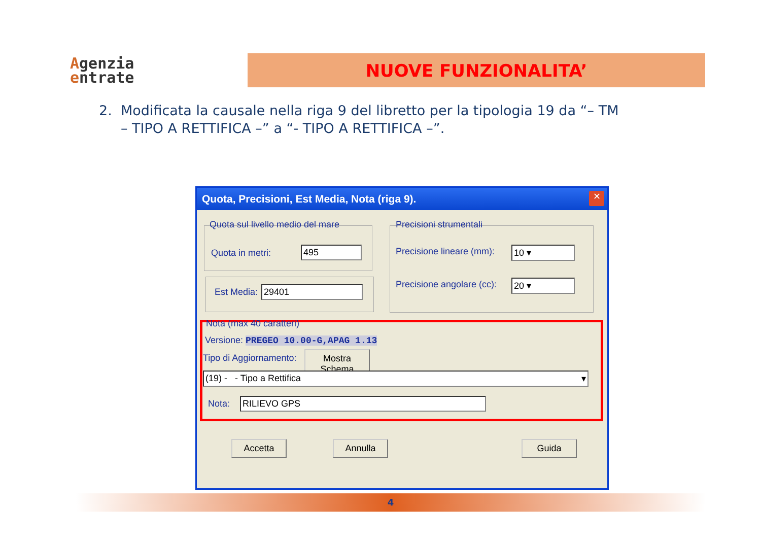Agenzia
entrate
NUOVE FUNZIONALITA’
2. Modificata la causale nella riga 9 del libretto per la tipologia 19 da “– TM
– TIPO A RETTIFICA –” a “- TIPO A RETTIFICA –”.
Quota, Precisioni, Est Media, Nota (riga 9).
✕
Quota sul livello medio del mare
Quota in metri: 495
Est Media: 29401
Precisioni strumentali
Precisione lineare (mm): 10 ▾
Precisione angolare (cc): 20 ▾
Nota (max 40 caratteri)
Versione: PREGEO 10.00-G,APAG 1.13
Tipo di Aggiornamento:
Mostra Schema
(19) - - Tipo a Rettifica ▾
Nota: RILIEVO GPS
Accetta Annulla Guida
4